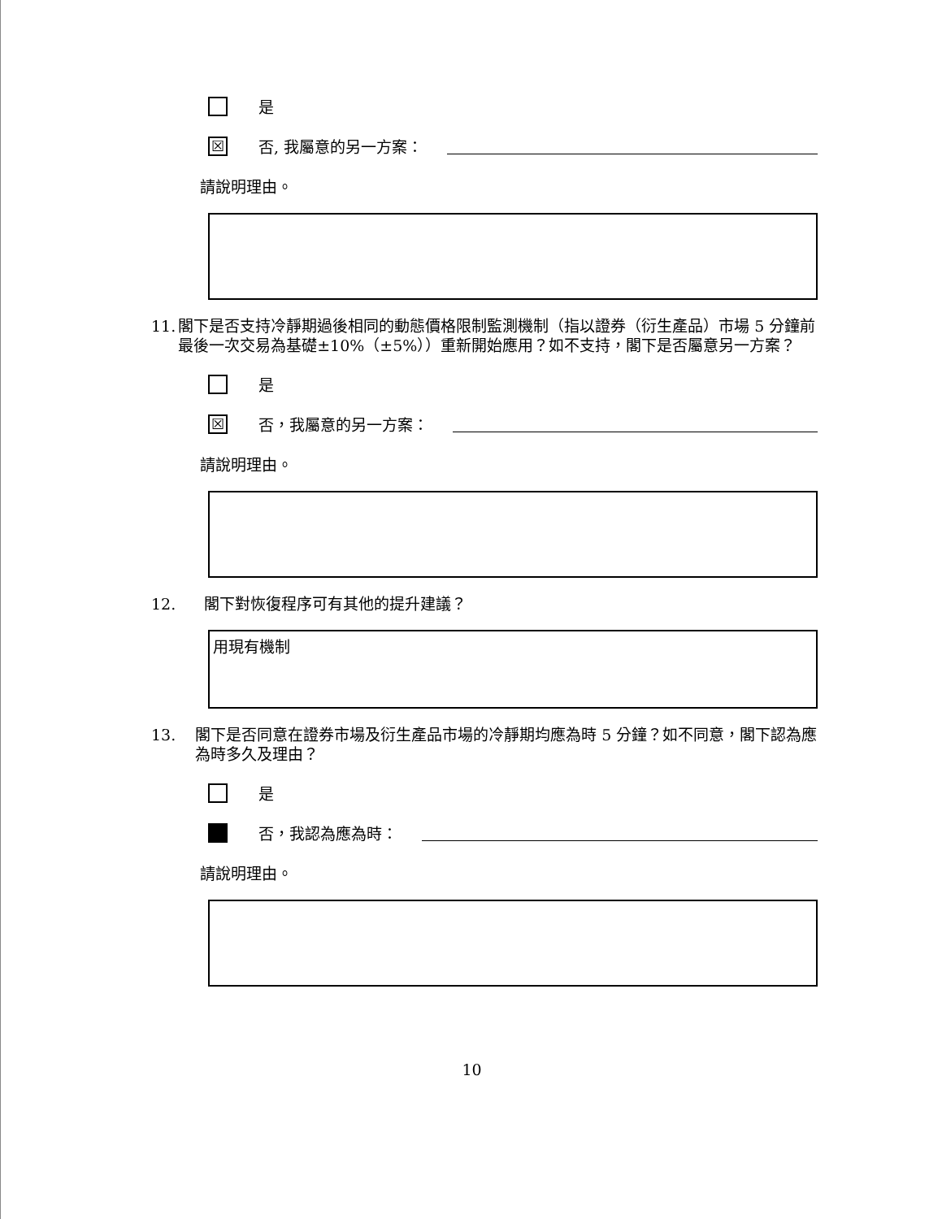是
☒ 否, 我屬意的另一方案：
請說明理由。
11. 閣下是否支持冷靜期過後相同的動態價格限制監測機制（指以證券（衍生產品）市場 5 分鐘前最後一次交易為基礎±10%（±5%））重新開始應用？如不支持，閣下是否屬意另一方案？
是
☒ 否，我屬意的另一方案：
請說明理由。
12. 閣下對恢復程序可有其他的提升建議？
用現有機制
13. 閣下是否同意在證券市場及衍生產品市場的冷靜期均應為時 5 分鐘？如不同意，閣下認為應為時多久及理由？
是
否，我認為應為時：
請說明理由。
10